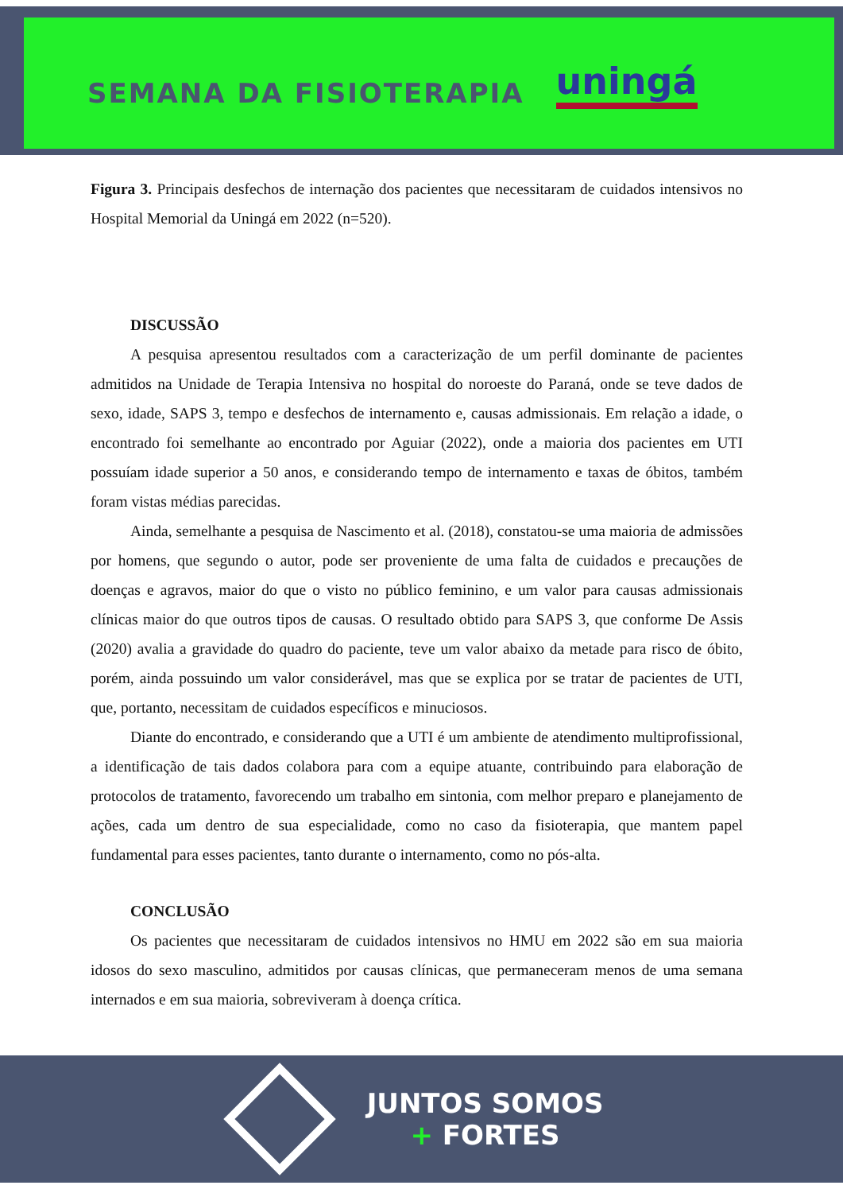SEMANA DA FISIOTERAPIA uningá
Figura 3. Principais desfechos de internação dos pacientes que necessitaram de cuidados intensivos no Hospital Memorial da Uningá em 2022 (n=520).
DISCUSSÃO
A pesquisa apresentou resultados com a caracterização de um perfil dominante de pacientes admitidos na Unidade de Terapia Intensiva no hospital do noroeste do Paraná, onde se teve dados de sexo, idade, SAPS 3, tempo e desfechos de internamento e, causas admissionais. Em relação a idade, o encontrado foi semelhante ao encontrado por Aguiar (2022), onde a maioria dos pacientes em UTI possuíam idade superior a 50 anos, e considerando tempo de internamento e taxas de óbitos, também foram vistas médias parecidas.
Ainda, semelhante a pesquisa de Nascimento et al. (2018), constatou-se uma maioria de admissões por homens, que segundo o autor, pode ser proveniente de uma falta de cuidados e precauções de doenças e agravos, maior do que o visto no público feminino, e um valor para causas admissionais clínicas maior do que outros tipos de causas. O resultado obtido para SAPS 3, que conforme De Assis (2020) avalia a gravidade do quadro do paciente, teve um valor abaixo da metade para risco de óbito, porém, ainda possuindo um valor considerável, mas que se explica por se tratar de pacientes de UTI, que, portanto, necessitam de cuidados específicos e minuciosos.
Diante do encontrado, e considerando que a UTI é um ambiente de atendimento multiprofissional, a identificação de tais dados colabora para com a equipe atuante, contribuindo para elaboração de protocolos de tratamento, favorecendo um trabalho em sintonia, com melhor preparo e planejamento de ações, cada um dentro de sua especialidade, como no caso da fisioterapia, que mantem papel fundamental para esses pacientes, tanto durante o internamento, como no pós-alta.
CONCLUSÃO
Os pacientes que necessitaram de cuidados intensivos no HMU em 2022 são em sua maioria idosos do sexo masculino, admitidos por causas clínicas, que permaneceram menos de uma semana internados e em sua maioria, sobreviveram à doença crítica.
JUNTOS SOMOS
+ FORTES